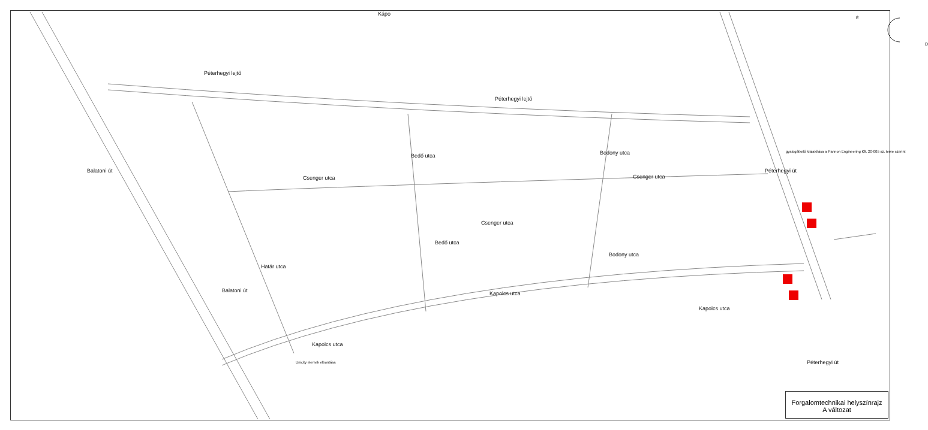Péterhegyi lejtő
Péterhegyi lejtő
Csenger utca Csenger utca
Csenger utca
Balatoni út
Balatoni út
Határ utca
Bedő utca
Bedő utca
Bodony utca
Bodony utca
Kapolcs utca
Kapolcs utca
Kapolcs utca
Péterhegyi út
Péterhegyi út
gyalogátkelő kialakítása a Pannon Engineering Kft. 20-005 sz. terve szerint
Unicity elemek elbontása
Kápo
É
D
Forgalomtechnikai helyszínrajz
A változat